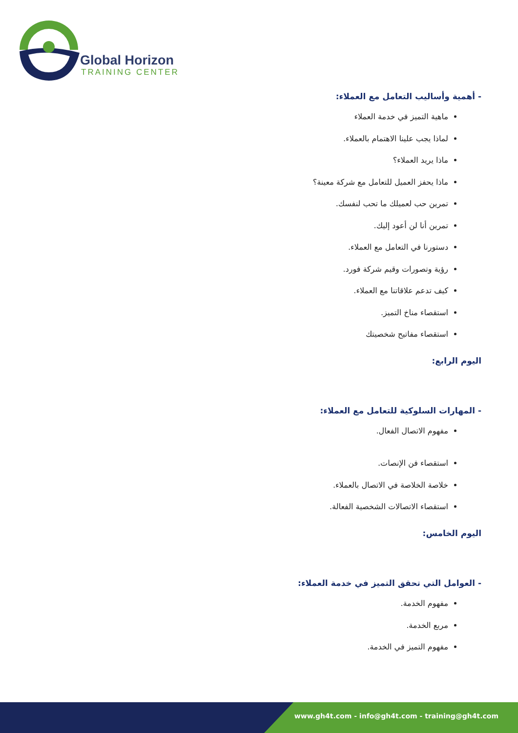Global Horizon
TRAINING CENTER
- أهمية وأساليب التعامل مع العملاء:
ماهية التميز في خدمة العملاء
لماذا يجب علينا الاهتمام بالعملاء.
ماذا يريد العملاء؟
ماذا يحفز العميل للتعامل مع شركة معينة؟
تمرين حب لعميلك ما تحب لنفسك.
تمرين أنا لن أعود إليك.
دستورنا في التعامل مع العملاء.
رؤية وتصورات وقيم شركة فورد.
كيف تدعم علاقاتنا مع العملاء.
استقصاء مناخ التميز.
استقصاء مفاتيح شخصيتك
اليوم الرابع:
- المهارات السلوكية للتعامل مع العملاء:
مفهوم الاتصال الفعال.
استقصاء فن الإنصات.
خلاصة الخلاصة في الاتصال بالعملاء.
استقصاء الاتصالات الشخصية الفعالة.
اليوم الخامس:
- العوامل التي تحقق التميز في خدمة العملاء:
مفهوم الخدمة.
مربع الخدمة.
مفهوم التميز في الخدمة.
www.gh4t.com - info@gh4t.com - training@gh4t.com